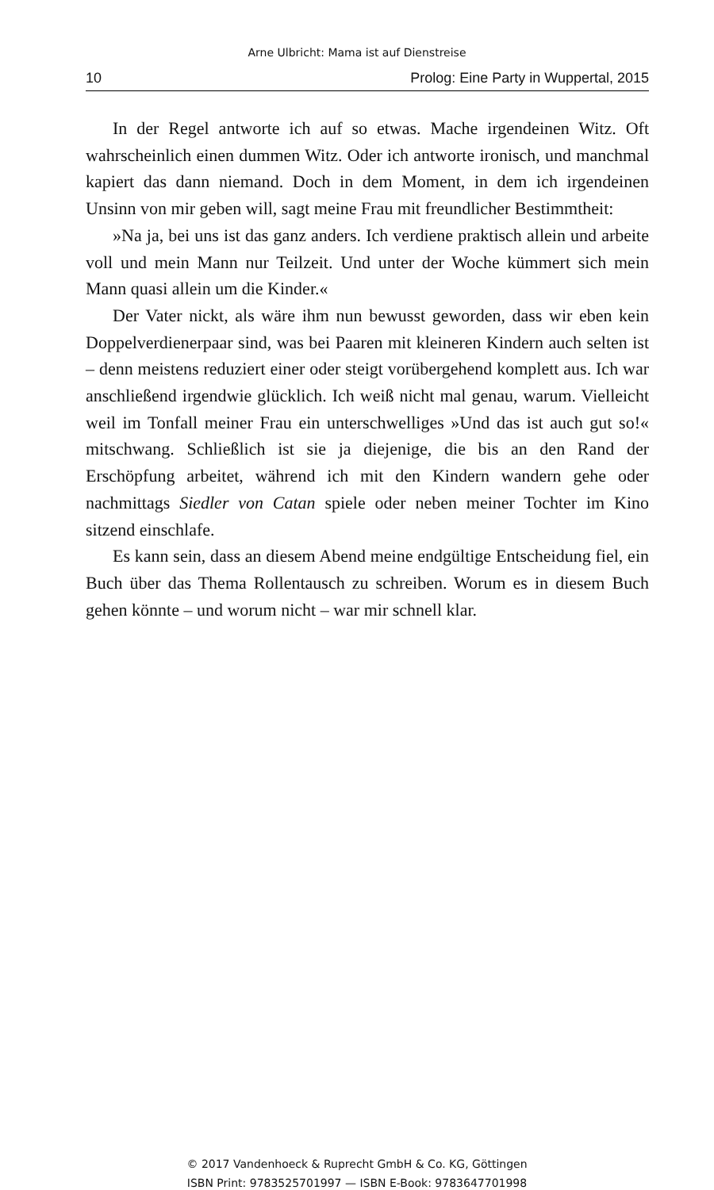Arne Ulbricht: Mama ist auf Dienstreise
10 Prolog: Eine Party in Wuppertal, 2015
In der Regel antworte ich auf so etwas. Mache irgendeinen Witz. Oft wahrscheinlich einen dummen Witz. Oder ich antworte ironisch, und manchmal kapiert das dann niemand. Doch in dem Moment, in dem ich irgendeinen Unsinn von mir geben will, sagt meine Frau mit freundlicher Bestimmtheit:
»Na ja, bei uns ist das ganz anders. Ich verdiene praktisch allein und arbeite voll und mein Mann nur Teilzeit. Und unter der Woche kümmert sich mein Mann quasi allein um die Kinder.«
Der Vater nickt, als wäre ihm nun bewusst geworden, dass wir eben kein Doppelverdienerpaar sind, was bei Paaren mit kleineren Kindern auch selten ist – denn meistens reduziert einer oder steigt vorübergehend komplett aus. Ich war anschließend irgendwie glücklich. Ich weiß nicht mal genau, warum. Vielleicht weil im Tonfall meiner Frau ein unterschwelliges »Und das ist auch gut so!« mitschwang. Schließlich ist sie ja diejenige, die bis an den Rand der Erschöpfung arbeitet, während ich mit den Kindern wandern gehe oder nachmittags Siedler von Catan spiele oder neben meiner Tochter im Kino sitzend einschlafe.
Es kann sein, dass an diesem Abend meine endgültige Entscheidung fiel, ein Buch über das Thema Rollentausch zu schreiben. Worum es in diesem Buch gehen könnte – und worum nicht – war mir schnell klar.
© 2017 Vandenhoeck & Ruprecht GmbH & Co. KG, Göttingen
ISBN Print: 9783525701997 — ISBN E-Book: 9783647701998